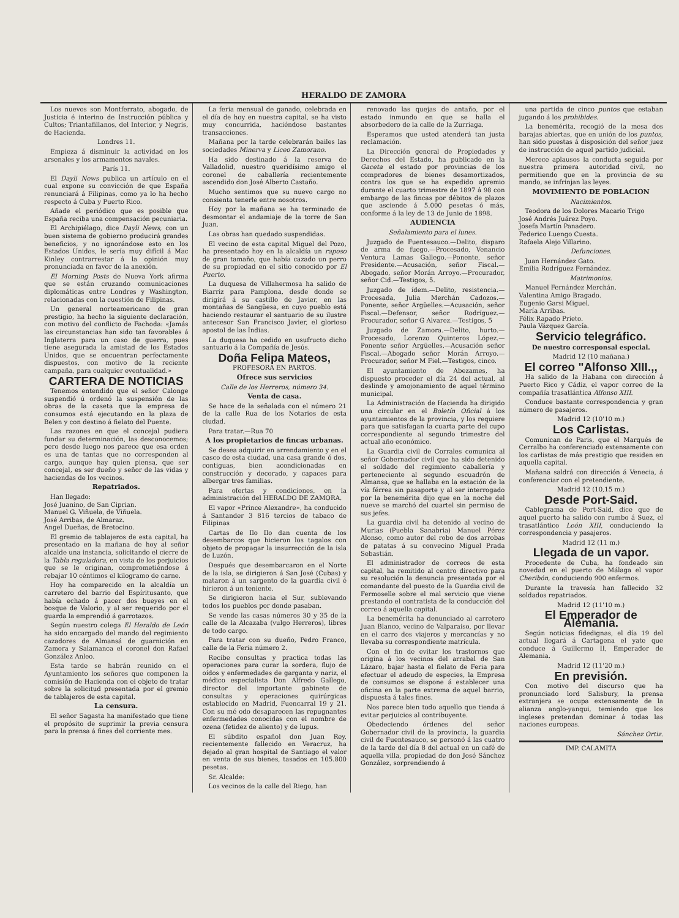HERALDO DE ZAMORA
Los nuevos son Montferrato, abogado, de Justicia é interino de Instrucción pública y Cultos; Triantafillanos, del Interior, y Negris, de Hacienda.
Londres 11.
Empieza á disminuir la actividad en los arsenales y los armamentos navales.
París 11.
El Dayli News publica un artículo en el cual expone su convicción de que España renunciará á Filipinas, como ya lo ha hecho respecto á Cuba y Puerto Rico.
Añade el periódico que es posible que España reciba una compensación pecuniaria.
El Archipiélago, dice Dayli News, con un buen sistema de gobierno producirá grandes beneficios, y no ignorándose esto en los Estados Unidos, le sería muy difícil á Mac Kinley contrarrestar á la opinión muy pronunciada en favor de la anexión.
El Morning Posts de Nueva York afirma que se están cruzando comunicaciones diplomáticas entre Londres y Washington, relacionadas con la cuestión de Filipinas.
Un general norteamericano de gran prestigio, ha hecho la siguiente declaración, con motivo del conflicto de Fachoda: «Jamás las circunstancias han sido tan favorables á Inglaterra para un caso de guerra, pues tiene asegurada la amistad de los Estados Unidos, que se encuentran perfectamente dispuestos, con motivo de la reciente campaña, para cualquier eventualidad.»
CARTERA DE NOTICIAS
Tenemos entendido que el señor Calonge suspendió ú ordenó la suspensión de las obras de la caseta que la empresa de consumos está ejecutando en la plaza de Belen y con destino á fielato del Puente.
Las razones en que el concejal pudiera fundar su determinación, las desconocemos; pero desde luego nos parece que esa orden es una de tantas que no corresponden al cargo, aunque hay quien piensa, que ser concejal, es ser dueño y señor de las vidas y haciendas de los vecinos.
Repatriados.
Han llegado:
José Juanino, de San Ciprian.
Manuel G. Viñuela, de Viñuela.
José Arribas, de Almaraz.
Angel Dueñas, de Bretocino.
El gremio de tablajeros de esta capital, ha presentado en la mañana de hoy al señor alcalde una instancia, solicitando el cierre de la Tabla reguladora, en vista de los perjuicios que se le originan, comprometiéndose á rebajar 10 céntimos el kilogramo de carne.
Hoy ha comparecido en la alcaldía un carretero del barrio del Espíritusanto, que había echado á pacer dos bueyes en el bosque de Valorio, y al ser requerido por el guarda la emprendió á garrotazos.
Según nuestro colega El Heraldo de León ha sido encargado del mando del regimiento cazadores de Almansá de guarnición en Zamora y Salamanca el coronel don Rafael González Anleo.
Esta tarde se habrán reunido en el Ayuntamiento los señores que componen la comisión de Hacienda con el objeto de tratar sobre la solicitud presentada por el gremio de tablajeros de esta capital.
La censura.
El señor Sagasta ha manifestado que tiene el propósito de suprimir la previa censura para la prensa á fines del corriente mes.
La feria mensual de ganado, celebrada en el día de hoy en nuestra capital, se ha visto muy concurrida, haciéndose bastantes transacciones.
Mañana por la tarde celebrarán bailes las sociedades Minerva y Liceo Zamorano.
Ha sido destinado á la reserva de Valladolid, nuestro queridísimo amigo el coronel de caballería recientemente ascendido don José Alberto Castaño.
Mucho sentimos que su nuevo cargo no consienta tenerle entre nosotros.
Hoy por la mañana se ha terminado de desmontar el andamiaje de la torre de San Juan.
Las obras han quedado suspendidas.
El vecino de esta capital Miguel del Pozo, ha presentado hoy en la alcaldía un raposo de gran tamaño, que había cazado un perro de su propiedad en el sitio conocido por El Puerto.
La duquesa de Villahermosa ha salido de Biarriz para Pamplona, desde donde se dirigirá á su castillo de Javier, en las montañas de Sangüesa, en cuyo pueblo está haciendo restaurar el santuario de su ilustre antecesor San Francisco Javier, el glorioso apostol de las Indias.
La duquesa ha cedido en usufructo dicho santuario á la Compañía de Jesús.
Doña Felipa Mateos,
PROFESORA EN PARTOS.
Ofrece sus servicios
Calle de los Herreros, número 34.
Venta de casa.
Se hace de la señalada con el número 21 de la calle Rua de los Notarios de esta ciudad.
Para tratar.—Rua 70
A los propietarios de fincas urbanas.
Se desea adquirir en arrendamiento y en el casco de esta ciudad, una casa grande ó dos, contiguas, bien acondicionadas en construcción y decorado, y capaces para albergar tres familias.
Para ofertas y condiciones, en la administración del HERALDO DE ZAMORA.
El vapor «Prince Alexandre», ha conducido á Santander 3 816 tercios de tabaco de Filipinas
Cartas de Ilo Ilo dan cuenta de los desembarcos que hicieron los tagalos con objeto de propagar la insurrección de la isla de Luzón.
Después que desembarcaron en el Norte de la isla, se dirigieron á San José (Cubas) y mataron á un sargento de la guardia civil é hirieron á un teniente.
Se dirigieron hacia el Sur, sublevando todos los pueblos por donde pasaban.
Se vende las casas números 30 y 35 de la calle de la Alcazaba (vulgo Herreros), libres de todo cargo.
Para tratar con su dueño, Pedro Franco, calle de la Feria número 2.
Recibe consultas y practica todas las operaciones para curar la sordera, flujo de oídos y enfermedades de garganta y nariz, el médico especialista Don Alfredo Gallego, director del importante gabinete de consultas y operaciones quirúrgicas establecido en Madrid, Fuencarral 19 y 21. Con su mé odo desaparecen las repugnantes enfermedades conocidas con el nombre de ozena (fetidez de aliento) y de lupus.
El súbdito español don Juan Rey, recientemente fallecido en Veracruz, ha dejado al gran hospital de Santiago el valor en venta de sus bienes, tasados en 105.800 pesetas.
Sr. Alcalde:
Los vecinos de la calle del Riego, han
renovado las quejas de antaño, por el estado inmundo en que se halla el absorbedero de la calle de la Zurriaga.
Esperamos que usted atenderá tan justa reclamación.
La Dirección general de Propiedades y Derechos del Estado, ha publicado en la Gaceta el estado por provincias de los compradores de bienes desamortizados, contra los que se ha expedido apremio durante el cuarto trimestre de 1897 á 98 con embargo de las fincas por débitos de plazos que asciende á 5.000 pesetas ó más, conforme á la ley de 13 de Junio de 1898.
AUDIENCIA
Señalamiento para el lunes.
Juzgado de Fuentesauco.—Delito, disparo de arma de fuego.—Procesado, Venancio Ventura Lamas Gallego.—Ponente, señor Presidente.—Acusación, señor Fiscal.—Abogado, señor Morán Arroyo.—Procurador, señor Cid.—Testigos, 5.
Juzgado de ídem.—Delito, resistencia.—Procesada, Julia Merchán Cadozos.—Ponente, señor Argüelles.—Acusación, señor Fiscal.—Defensor, señor Rodríguez.—Procurador, señor G Alvarez.—Testigos, 5
Juzgado de Zamora.—Delito, hurto.—Procesado, Lorenzo Quinteros López.—Ponente señor Argüelles.—Acusación señor Fiscal.—Abogado señor Morán Arroyo.—Procurador, señor M Fiel.—Testigos, cinco.
El ayuntamiento de Abezames, ha dispuesto proceder el día 24 del actual, al deslinde y amojonamiento de aquel término municipal.
La Administración de Hacienda ha dirigido una circular en el Boletín Oficial á los ayuntamientos de la provincia, y los requiere para que satisfagan la cuarta parte del cupo correspondiente al segundo trimestre del actual año económico.
La Guardia civil de Corrales comunica al señor Gobernador civil que ha sido detenido el soldado del regimiento caballería y perteneciente al segundo escuadrón de Almansa, que se hallaba en la estación de la vía férrea sin pasaporte y al ser interrogado por la benemérita dijo que en la noche del nueve se marchó del cuartel sin permiso de sus jefes.
La guardia civil ha detenido al vecino de Murias (Puebla Sanabria) Manuel Pérez Alonso, como autor del robo de dos arrobas de patatas á su convecino Miguel Prada Sebastián.
El administrador de correos de esta capital, ha remitido al centro directivo para su resolución la denuncia presentada por el comandante del puesto de la Guardia civil de Fermoselle sobre el mal servicio que viene prestando el contratista de la conducción del correo á aquella capital.
La benemérita ha denunciado al carretero Juan Blanco, vecino de Valparaiso, por llevar en el carro dos viajeros y mercancías y no llevaba su correspondiente matrícula.
Con el fin de evitar los trastornos que origina á los vecinos del arrabal de San Lázaro, bajar hasta el fielato de Feria para efectuar el adeudo de especies, la Empresa de consumos se dispone á establecer una oficina en la parte extrema de aquel barrio, dispuesta á tales fines.
Nos parece bien todo aquello que tienda á evitar perjuicios al contribuyente.
Obedeciendo órdenes del señor Gobernador civil de la provincia, la guardia civil de Fuentesauco, se personó á las cuatro de la tarde del día 8 del actual en un café de aquella villa, propiedad de don José Sánchez González, sorprendiendo á
una partida de cinco puntos que estaban jugando á los prohibides.
La benemérita, recogió de la mesa dos barajas abiertas, que en unión de los puntos, han sido puestas á disposición del señor juez de instrucción de aquel partido judicial.
Merece aplausos la conducta seguida por nuestra primera autoridad civil, no permitiendo que en la provincia de su mando, se infrinjan las leyes.
MOVIMIENTO DE POBLACION
Nacimientos.
Teodora de los Dolores Macario Trigo
José Andrés Juárez Poyo.
Josefa Martín Panadero.
Federico Luengo Cuesta.
Rafaela Alejo Villarino.
Defunciones.
Juan Hernández Gato.
Emilia Rodríguez Fernández.
Matrimonios.
Manuel Fernández Merchán.
Valentina Amigo Bragado.
Eugenio Garsi Miguel.
María Arribas.
Félix Rapado Prieto.
Paula Vázquez García.
Servicio telegráfico.
De nuestro corresponsal especial.
Madrid 12 (10 mañana.)
El correo "Alfonso XIII.,,
Ha salido de la Habana con dirección á Puerto Rico y Cádiz, el vapor correo de la compañía trasatlántica Alfonso XIII.
Conduce bastante correspondencia y gran número de pasajeros.
Madrid 12 (10'10 m.)
Los Carlistas.
Comunican de Paris, que el Marqués de Cerralbo ha conferenciado extensamente con los carlistas de más prestigio que residen en aquella capital.
Mañana saldrá con dirección á Venecia, á conferenciar con el pretendiente.
Madrid 12 (10,15 m.)
Desde Port-Said.
Cablegrama de Port-Said, dice que de aquel puerto ha salido con rumbo á Suez, el trasatlántico León XIII, conduciendo la correspondencia y pasajeros.
Madrid 12 (11 m.)
Llegada de un vapor.
Procedente de Cuba, ha fondeado sin novedad en el puerto de Málaga el vapor Cheribón, conduciendo 900 enfermos.
Durante la travesía han fallecido 32 soldados repatriados.
Madrid 12 (11'10 m.)
El Emperador de Alemania.
Según noticias fidedignas, el día 19 del actual llegará á Cartagena el yate que conduce á Guillermo II, Emperador de Alemania.
Madrid 12 (11'20 m.)
En previsión.
Con motivo del discurso que ha pronunciado lord Salisbury, la prensa extranjera se ocupa extensamente de la alianza anglo-yanqui, temiendo que los ingleses pretendan dominar á todas las naciones europeas.
Sánchez Ortiz.
IMP. CALAMITA